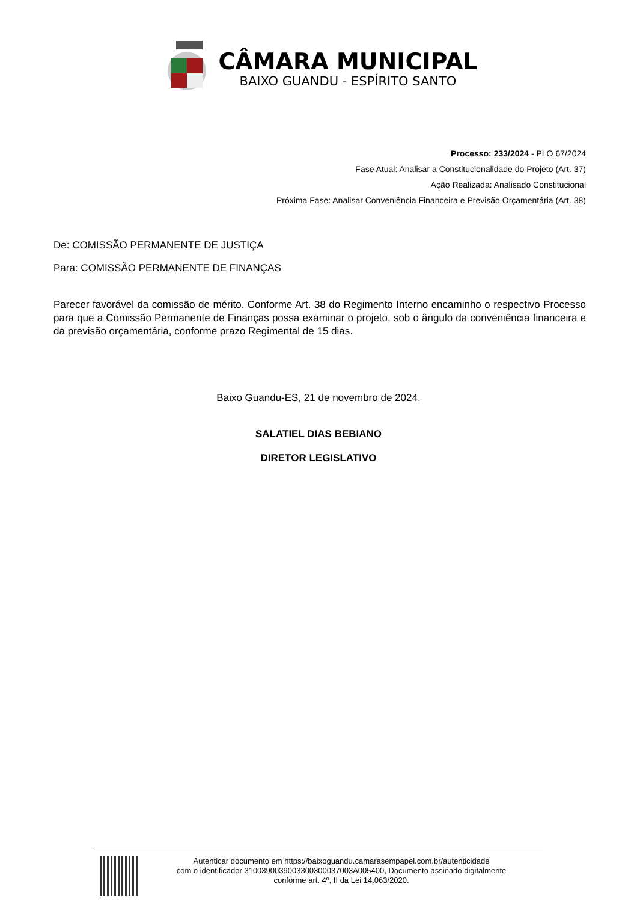CÂMARA MUNICIPAL
BAIXO GUANDU - ESPÍRITO SANTO
Processo: 233/2024 - PLO 67/2024
Fase Atual: Analisar a Constitucionalidade do Projeto (Art. 37)
Ação Realizada: Analisado Constitucional
Próxima Fase: Analisar Conveniência Financeira e Previsão Orçamentária (Art. 38)
De: COMISSÃO PERMANENTE DE JUSTIÇA
Para: COMISSÃO PERMANENTE DE FINANÇAS
Parecer favorável da comissão de mérito. Conforme Art. 38 do Regimento Interno encaminho o respectivo Processo para que a Comissão Permanente de Finanças possa examinar o projeto, sob o ângulo da conveniência financeira e da previsão orçamentária, conforme prazo Regimental de 15 dias.
Baixo Guandu-ES, 21 de novembro de 2024.
SALATIEL DIAS BEBIANO
DIRETOR LEGISLATIVO
Autenticar documento em https://baixoguandu.camarasempapel.com.br/autenticidade
com o identificador 3100390039003300300037003A005400, Documento assinado digitalmente
conforme art. 4º, II da Lei 14.063/2020.